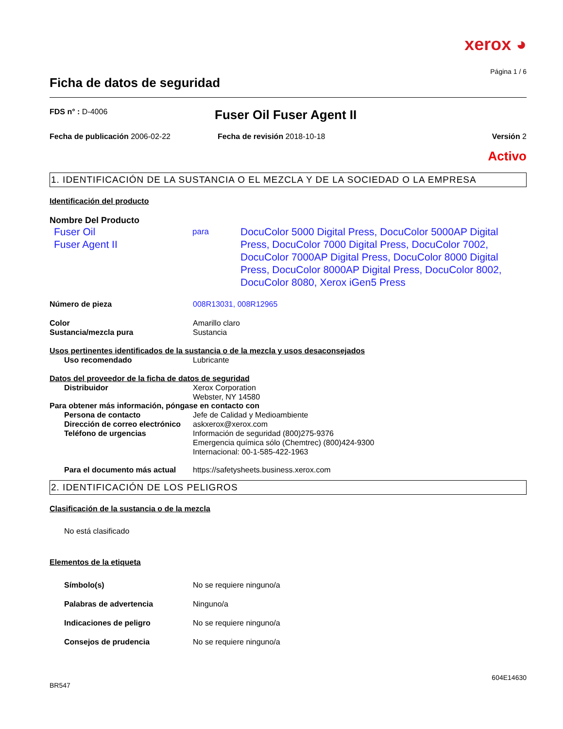xerox ◕
Página 1 / 6
Ficha de datos de seguridad
FDS n° : D-4006
Fuser Oil Fuser Agent II
Fecha de publicación 2006-02-22 Fecha de revisión 2018-10-18 Versión 2
Activo
1. IDENTIFICACIÓN DE LA SUSTANCIA O EL MEZCLA Y DE LA SOCIEDAD O LA EMPRESA
Identificación del producto
Nombre Del Producto
Fuser Oil
Fuser Agent II
para
DocuColor 5000 Digital Press, DocuColor 5000AP Digital Press, DocuColor 7000 Digital Press, DocuColor 7002, DocuColor 7000AP Digital Press, DocuColor 8000 Digital Press, DocuColor 8000AP Digital Press, DocuColor 8002, DocuColor 8080, Xerox iGen5 Press
Número de pieza 008R13031, 008R12965
Color Amarillo claro
Sustancia/mezcla pura Sustancia
Usos pertinentes identificados de la sustancia o de la mezcla y usos desaconsejados
Uso recomendado Lubricante
Datos del proveedor de la ficha de datos de seguridad
Distribuidor Xerox Corporation
Webster, NY 14580
Para obtener más información, póngase en contacto con
Persona de contacto Jefe de Calidad y Medioambiente
Dirección de correo electrónico
askxerox@xerox.com
Teléfono de urgencias Información de seguridad (800)275-9376
Emergencia química sólo (Chemtrec) (800)424-9300
Internacional: 00-1-585-422-1963
Para el documento más actual
https://safetysheets.business.xerox.com
2. IDENTIFICACIÓN DE LOS PELIGROS
Clasificación de la sustancia o de la mezcla
No está clasificado
Elementos de la etiqueta
Símbolo(s) No se requiere ninguno/a
Palabras de advertencia Ninguno/a
Indicaciones de peligro No se requiere ninguno/a
Consejos de prudencia No se requiere ninguno/a
604E14630
BR547